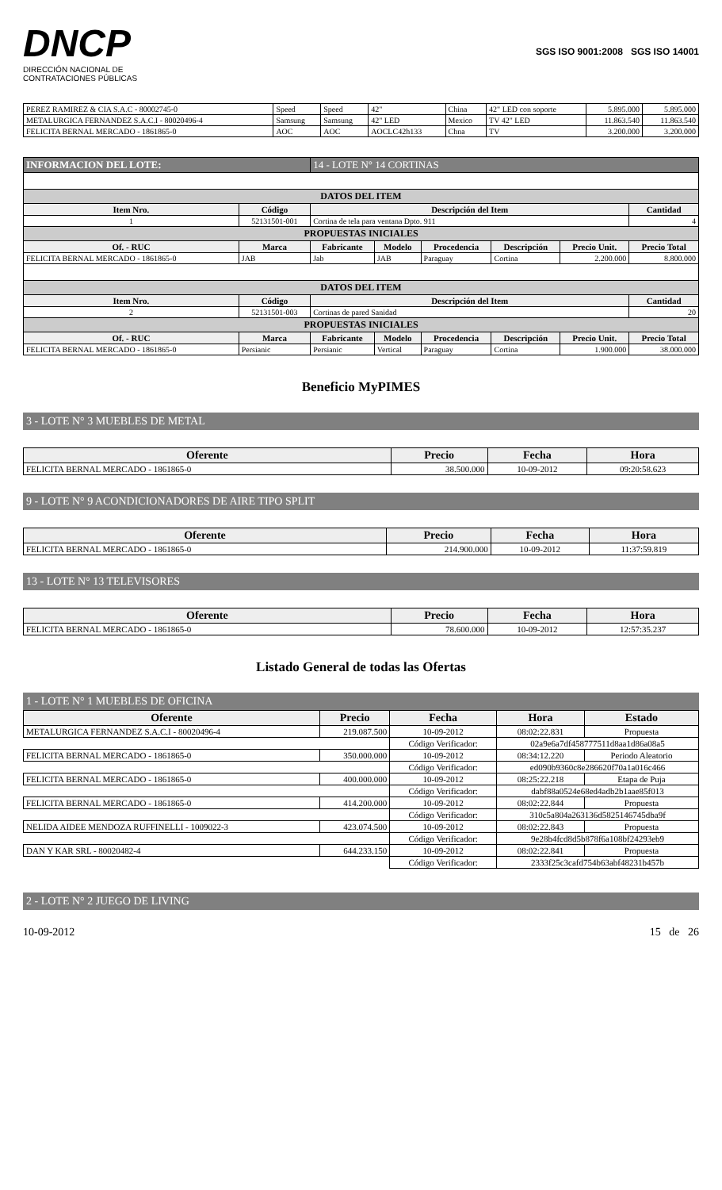DNCP
DIRECCIÓN NACIONAL DE
CONTRATACIONES PÚBLICAS
SGS ISO 9001:2008 SGS ISO 14001
| PEREZ RAMIREZ & CIA S.A.C - 80002745-0 | Speed | Speed | 42" | China | 42" LED con soporte | 5.895.000 | 5.895.000 |
| METALURGICA FERNANDEZ S.A.C.I - 80020496-4 | Samsung | Samsung | 42" LED | Mexico | TV 42" LED | 11.863.540 | 11.863.540 |
| FELICITA BERNAL MERCADO - 1861865-0 | AOC | AOC | AOCLC42h133 | Chna | TV | 3.200.000 | 3.200.000 |
| INFORMACION DEL LOTE: | | 14 - LOTE N° 14 CORTINAS | | | | | |
| DATOS DEL ITEM | | | | | | | |
| Item Nro. | Código | Descripción del Item | | | | | Cantidad |
| 1 | 52131501-001 | Cortina de tela para ventana Dpto. 911 | | | | | 4 |
| PROPUESTAS INICIALES | | | | | | | |
| Of. - RUC | Marca | Fabricante | Modelo | Procedencia | Descripción | Precio Unit. | Precio Total |
| FELICITA BERNAL MERCADO - 1861865-0 | JAB | Jab | JAB | Paraguay | Cortina | 2.200.000 | 8.800.000 |
| DATOS DEL ITEM | | | | | | | |
| Item Nro. | Código | Descripción del Item | | | | | Cantidad |
| 2 | 52131501-003 | Cortinas de pared Sanidad | | | | | 20 |
| PROPUESTAS INICIALES | | | | | | | |
| Of. - RUC | Marca | Fabricante | Modelo | Procedencia | Descripción | Precio Unit. | Precio Total |
| FELICITA BERNAL MERCADO - 1861865-0 | Persianic | Persianic | Vertical | Paraguay | Cortina | 1.900.000 | 38.000.000 |
Beneficio MyPIMES
3 - LOTE N° 3 MUEBLES DE METAL
| Oferente | Precio | Fecha | Hora |
| --- | --- | --- | --- |
| FELICITA BERNAL MERCADO - 1861865-0 | 38.500.000 | 10-09-2012 | 09:20:58.623 |
9 - LOTE N° 9 ACONDICIONADORES DE AIRE TIPO SPLIT
| Oferente | Precio | Fecha | Hora |
| --- | --- | --- | --- |
| FELICITA BERNAL MERCADO - 1861865-0 | 214.900.000 | 10-09-2012 | 11:37:59.819 |
13 - LOTE N° 13 TELEVISORES
| Oferente | Precio | Fecha | Hora |
| --- | --- | --- | --- |
| FELICITA BERNAL MERCADO - 1861865-0 | 78.600.000 | 10-09-2012 | 12:57:35.237 |
Listado General de todas las Ofertas
1 - LOTE N° 1 MUEBLES DE OFICINA
| Oferente | Precio | Fecha | Hora | Estado |
| --- | --- | --- | --- | --- |
| METALURGICA FERNANDEZ S.A.C.I - 80020496-4 | 219.087.500 | 10-09-2012 | 08:02:22.831 | Propuesta |
| | | Código Verificador: | 02a9e6a7df458777511d8aa1d86a08a5 | |
| FELICITA BERNAL MERCADO - 1861865-0 | 350.000.000 | 10-09-2012 | 08:34:12.220 | Periodo Aleatorio |
| | | Código Verificador: | ed090b9360c8e286620f70a1a016c466 | |
| FELICITA BERNAL MERCADO - 1861865-0 | 400.000.000 | 10-09-2012 | 08:25:22.218 | Etapa de Puja |
| | | Código Verificador: | dabf88a0524e68ed4adb2b1aae85f013 | |
| FELICITA BERNAL MERCADO - 1861865-0 | 414.200.000 | 10-09-2012 | 08:02:22.844 | Propuesta |
| | | Código Verificador: | 310c5a804a263136d5825146745dba9f | |
| NELIDA AIDEE MENDOZA RUFFINELLI - 1009022-3 | 423.074.500 | 10-09-2012 | 08:02:22.843 | Propuesta |
| | | Código Verificador: | 9e28b4fcd8d5b878f6a108bf24293eb9 | |
| DAN Y KAR SRL - 80020482-4 | 644.233.150 | 10-09-2012 | 08:02:22.841 | Propuesta |
| | | Código Verificador: | 2333f25c3cafd754b63abf48231b457b | |
2 - LOTE N° 2 JUEGO DE LIVING
10-09-2012 15 de 26